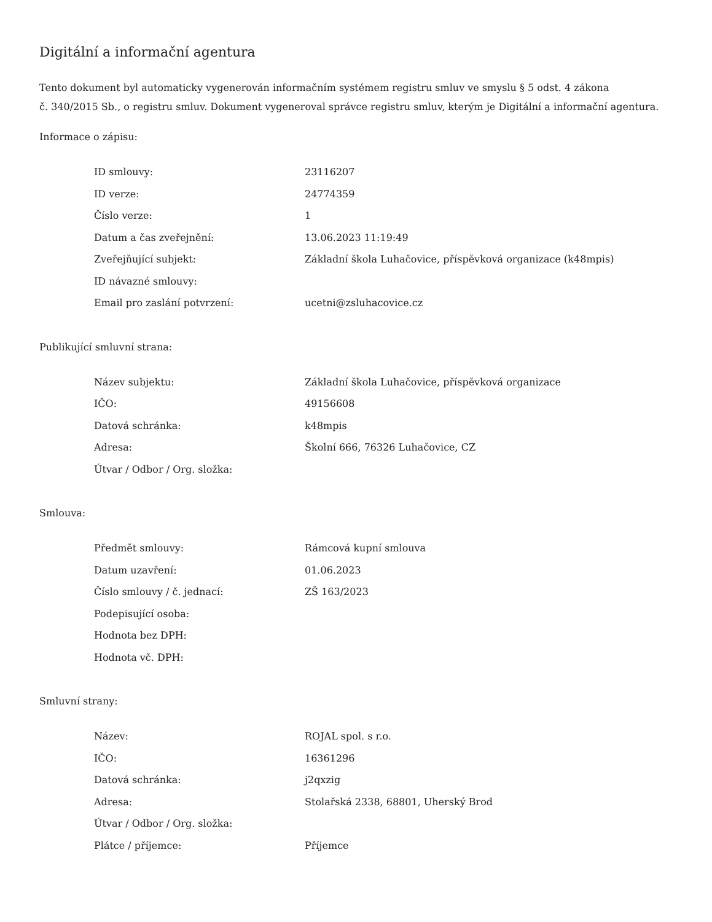Digitální a informační agentura
Tento dokument byl automaticky vygenerován informačním systémem registru smluv ve smyslu § 5 odst. 4 zákona
č. 340/2015 Sb., o registru smluv. Dokument vygeneroval správce registru smluv, kterým je Digitální a informační agentura.
Informace o zápisu:
| ID smlouvy: | 23116207 |
| ID verze: | 24774359 |
| Číslo verze: | 1 |
| Datum a čas zveřejnění: | 13.06.2023 11:19:49 |
| Zveřejňující subjekt: | Základní škola Luhačovice, příspěvková organizace (k48mpis) |
| ID návazné smlouvy: | |
| Email pro zaslání potvrzení: | ucetni@zsluhacovice.cz |
Publikující smluvní strana:
| Název subjektu: | Základní škola Luhačovice, příspěvková organizace |
| IČO: | 49156608 |
| Datová schránka: | k48mpis |
| Adresa: | Školní 666, 76326 Luhačovice, CZ |
| Útvar / Odbor / Org. složka: | |
Smlouva:
| Předmět smlouvy: | Rámcová kupní smlouva |
| Datum uzavření: | 01.06.2023 |
| Číslo smlouvy / č. jednací: | ZŠ 163/2023 |
| Podepisující osoba: | |
| Hodnota bez DPH: | |
| Hodnota vč. DPH: | |
Smluvní strany:
| Název: | ROJAL spol. s r.o. |
| IČO: | 16361296 |
| Datová schránka: | j2qxzig |
| Adresa: | Stolařská 2338, 68801, Uherský Brod |
| Útvar / Odbor / Org. složka: | |
| Plátce / příjemce: | Příjemce |